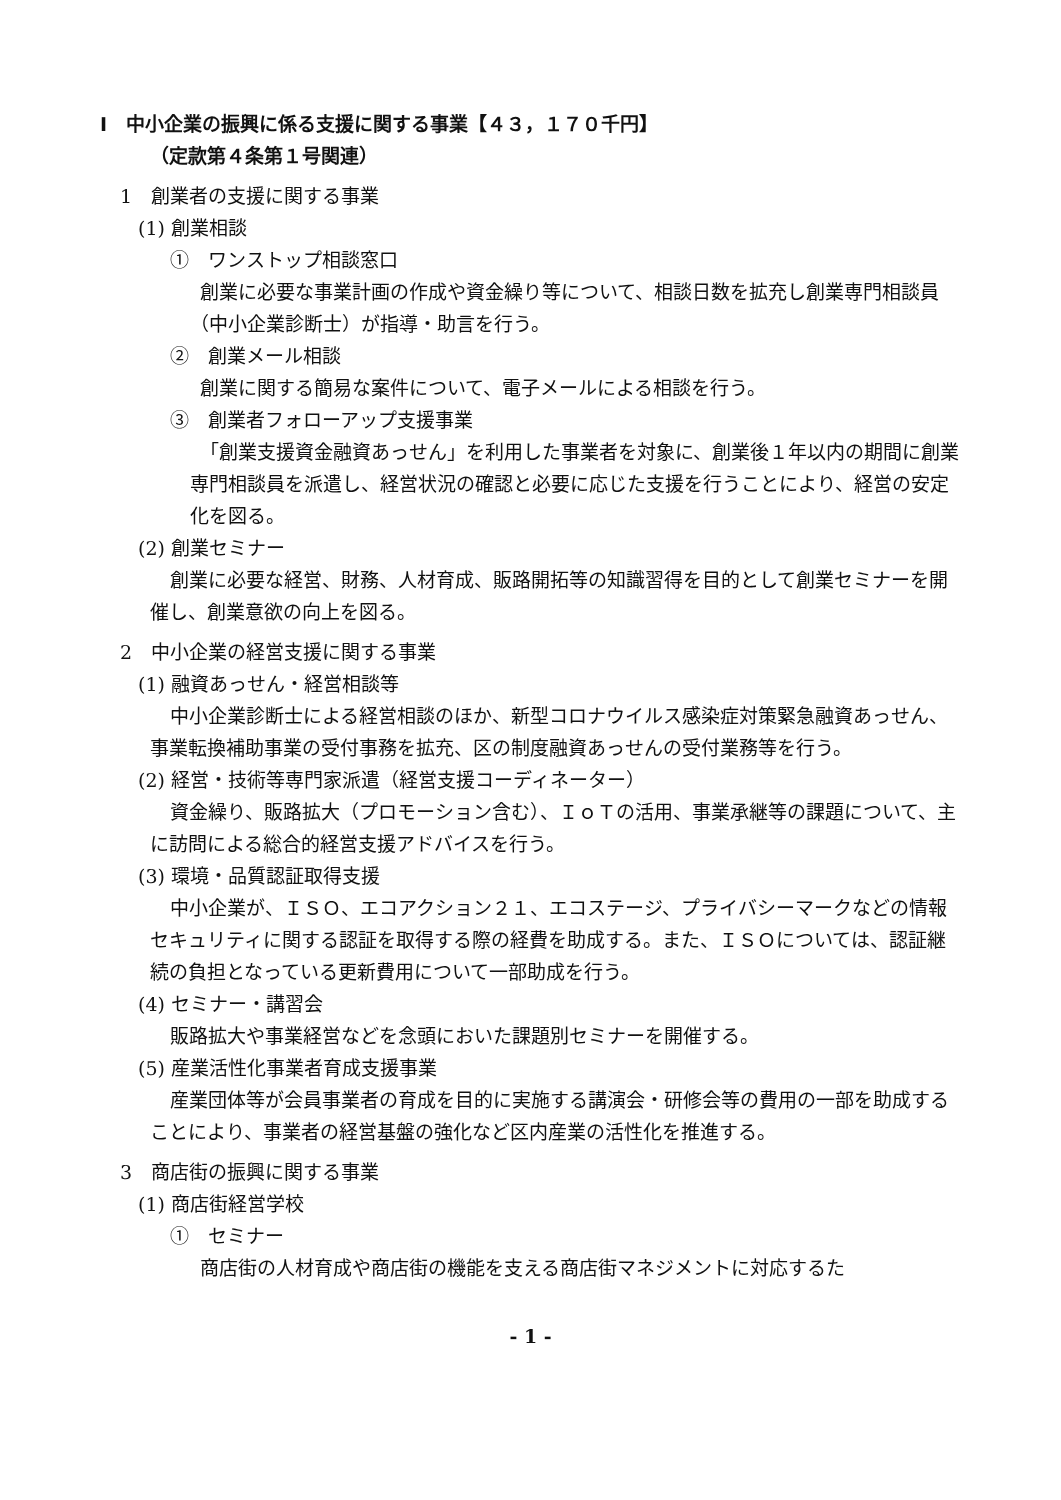Ⅰ　中小企業の振興に係る支援に関する事業【４３，１７０千円】
（定款第４条第１号関連）
1　創業者の支援に関する事業
(1) 創業相談
①　ワンストップ相談窓口
創業に必要な事業計画の作成や資金繰り等について、相談日数を拡充し創業専門相談員（中小企業診断士）が指導・助言を行う。
②　創業メール相談
創業に関する簡易な案件について、電子メールによる相談を行う。
③　創業者フォローアップ支援事業
「創業支援資金融資あっせん」を利用した事業者を対象に、創業後１年以内の期間に創業専門相談員を派遣し、経営状況の確認と必要に応じた支援を行うことにより、経営の安定化を図る。
(2) 創業セミナー
創業に必要な経営、財務、人材育成、販路開拓等の知識習得を目的として創業セミナーを開催し、創業意欲の向上を図る。
2　中小企業の経営支援に関する事業
(1) 融資あっせん・経営相談等
中小企業診断士による経営相談のほか、新型コロナウイルス感染症対策緊急融資あっせん、事業転換補助事業の受付事務を拡充、区の制度融資あっせんの受付業務等を行う。
(2) 経営・技術等専門家派遣（経営支援コーディネーター）
資金繰り、販路拡大（プロモーション含む）、ＩｏＴの活用、事業承継等の課題について、主に訪問による総合的経営支援アドバイスを行う。
(3) 環境・品質認証取得支援
中小企業が、ＩＳＯ、エコアクション２１、エコステージ、プライバシーマークなどの情報セキュリティに関する認証を取得する際の経費を助成する。また、ＩＳＯについては、認証継続の負担となっている更新費用について一部助成を行う。
(4) セミナー・講習会
販路拡大や事業経営などを念頭においた課題別セミナーを開催する。
(5) 産業活性化事業者育成支援事業
産業団体等が会員事業者の育成を目的に実施する講演会・研修会等の費用の一部を助成することにより、事業者の経営基盤の強化など区内産業の活性化を推進する。
3　商店街の振興に関する事業
(1) 商店街経営学校
①　セミナー
商店街の人材育成や商店街の機能を支える商店街マネジメントに対応するた
- 1 -